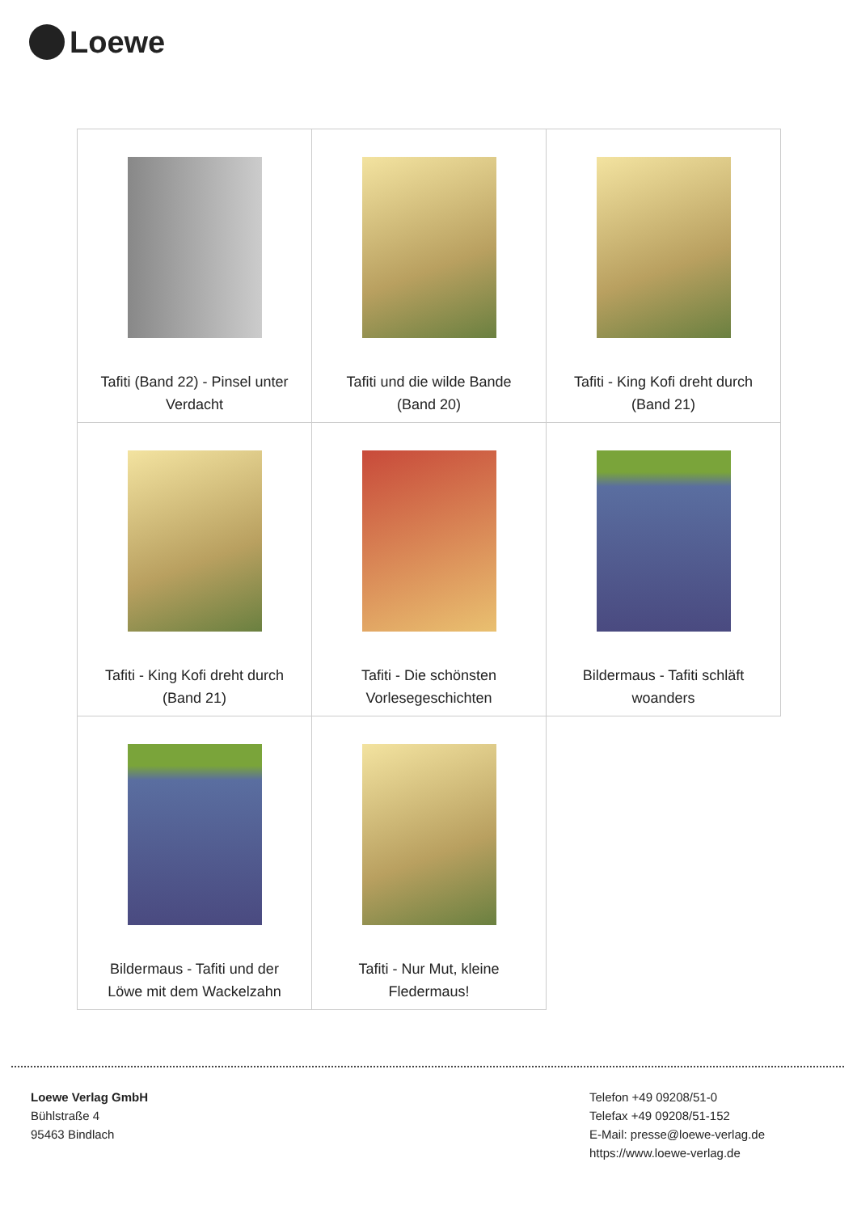Loewe
| Tafiti (Band 22) - Pinsel unter Verdacht | Tafiti und die wilde Bande (Band 20) | Tafiti - King Kofi dreht durch (Band 21) |
| Tafiti - King Kofi dreht durch (Band 21) | Tafiti - Die schönsten Vorlesegeschichten | Bildermaus - Tafiti schläft woanders |
| Bildermaus - Tafiti und der Löwe mit dem Wackelzahn | Tafiti - Nur Mut, kleine Fledermaus! | |
Loewe Verlag GmbH
Bühlstraße 4
95463 Bindlach
Telefon +49 09208/51-0
Telefax +49 09208/51-152
E-Mail: presse@loewe-verlag.de
https://www.loewe-verlag.de